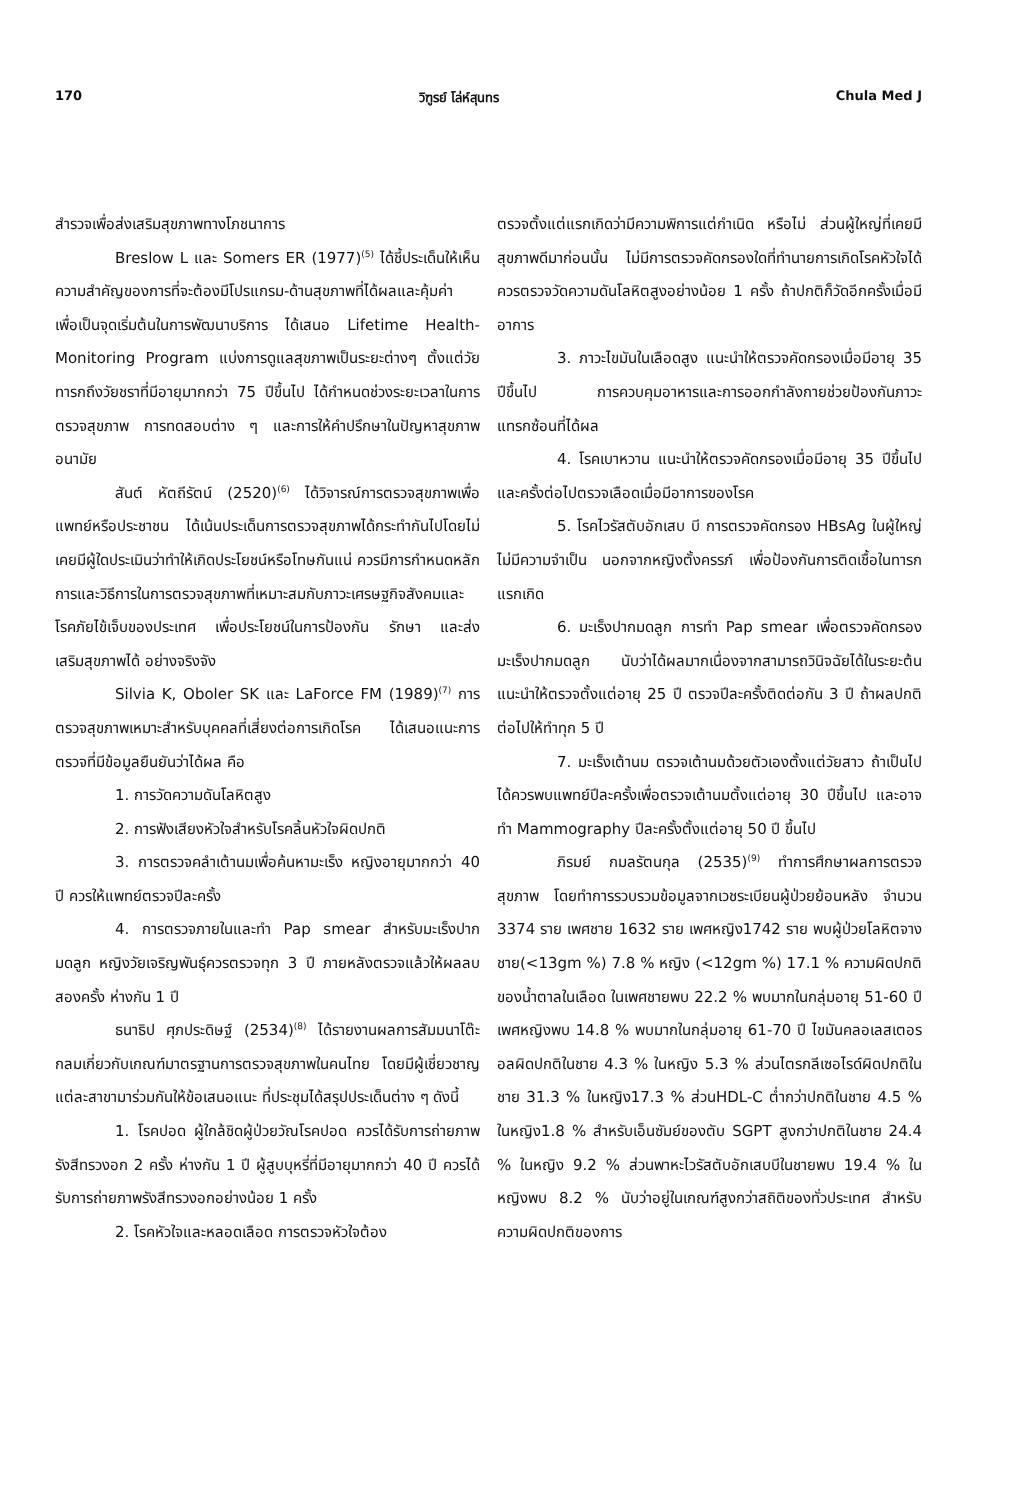170 วิฑูรย์ โล่ห์สุนทร Chula Med J
สำรวจเพื่อส่งเสริมสุขภาพทางโภชนาการ
Breslow L และ Somers ER (1977)<sup>(5)</sup> ได้ชี้ประเด็นให้เห็นความสำคัญของการที่จะต้องมีโปรแกรม-ด้านสุขภาพที่ได้ผลและคุ้มค่า เพื่อเป็นจุดเริ่มต้นในการพัฒนาบริการ ได้เสนอ Lifetime Health-Monitoring Program แบ่งการดูแลสุขภาพเป็นระยะต่างๆ ตั้งแต่วัยทารกถึงวัยชราที่มีอายุมากกว่า 75 ปีขึ้นไป ได้กำหนดช่วงระยะเวลาในการตรวจสุขภาพ การทดสอบต่าง ๆ และการให้คำปรึกษาในปัญหาสุขภาพอนามัย
สันต์ หัตถีรัตน์ (2520)<sup>(6)</sup> ได้วิจารณ์การตรวจสุขภาพเพื่อแพทย์หรือประชาชน ได้เน้นประเด็นการตรวจสุขภาพได้กระทำกันไปโดยไม่เคยมีผู้ใดประเมินว่าทำให้เกิดประโยชน์หรือโทษกันแน่ ควรมีการกำหนดหลักการและวิธีการในการตรวจสุขภาพที่เหมาะสมกับภาวะเศรษฐกิจสังคมและโรคภัยไข้เจ็บของประเทศ เพื่อประโยชน์ในการป้องกัน รักษา และส่งเสริมสุขภาพได้ อย่างจริงจัง
Silvia K, Oboler SK และ LaForce FM (1989)<sup>(7)</sup> การตรวจสุขภาพเหมาะสำหรับบุคคลที่เสี่ยงต่อการเกิดโรค ได้เสนอแนะการตรวจที่มีข้อมูลยืนยันว่าได้ผล คือ
1. การวัดความดันโลหิตสูง
2. การฟังเสียงหัวใจสำหรับโรคลิ้นหัวใจผิดปกติ
3. การตรวจคลำเต้านมเพื่อค้นหามะเร็ง หญิงอายุมากกว่า 40 ปี ควรให้แพทย์ตรวจปีละครั้ง
4. การตรวจภายในและทำ Pap smear สำหรับมะเร็งปากมดลูก หญิงวัยเจริญพันธุ์ควรตรวจทุก 3 ปี ภายหลังตรวจแล้วให้ผลลบสองครั้ง ห่างกัน 1 ปี
ธนาธิป ศุภประดิษฐ์ (2534)<sup>(8)</sup> ได้รายงานผลการสัมมนาโต๊ะกลมเกี่ยวกับเกณฑ์มาตรฐานการตรวจสุขภาพในคนไทย โดยมีผู้เชี่ยวชาญแต่ละสาขามาร่วมกันให้ข้อเสนอแนะ ที่ประชุมได้สรุปประเด็นต่าง ๆ ดังนี้
1. โรคปอด ผู้ใกล้ชิดผู้ป่วยวัณโรคปอด ควรได้รับการถ่ายภาพรังสีทรวงอก 2 ครั้ง ห่างกัน 1 ปี ผู้สูบบุหรี่ที่มีอายุมากกว่า 40 ปี ควรได้รับการถ่ายภาพรังสีทรวงอกอย่างน้อย 1 ครั้ง
2. โรคหัวใจและหลอดเลือด การตรวจหัวใจต้อง
ตรวจตั้งแต่แรกเกิดว่ามีความพิการแต่กำเนิด หรือไม่ ส่วนผู้ใหญ่ที่เคยมีสุขภาพดีมาก่อนนั้น ไม่มีการตรวจคัดกรองใดที่ทำนายการเกิดโรคหัวใจได้ ควรตรวจวัดความดันโลหิตสูงอย่างน้อย 1 ครั้ง ถ้าปกติก็วัดอีกครั้งเมื่อมีอาการ
3. ภาวะไขมันในเลือดสูง แนะนำให้ตรวจคัดกรองเมื่อมีอายุ 35 ปีขึ้นไป การควบคุมอาหารและการออกกำลังกายช่วยป้องกันภาวะแทรกซ้อนที่ได้ผล
4. โรคเบาหวาน แนะนำให้ตรวจคัดกรองเมื่อมีอายุ 35 ปีขึ้นไป และครั้งต่อไปตรวจเลือดเมื่อมีอาการของโรค
5. โรคไวรัสตับอักเสบ บี การตรวจคัดกรอง HBsAg ในผู้ใหญ่ไม่มีความจำเป็น นอกจากหญิงตั้งครรภ์ เพื่อป้องกันการติดเชื้อในทารกแรกเกิด
6. มะเร็งปากมดลูก การทำ Pap smear เพื่อตรวจคัดกรองมะเร็งปากมดลูก นับว่าได้ผลมากเนื่องจากสามารถวินิจฉัยได้ในระยะต้น แนะนำให้ตรวจตั้งแต่อายุ 25 ปี ตรวจปีละครั้งติดต่อกัน 3 ปี ถ้าผลปกติต่อไปให้ทำทุก 5 ปี
7. มะเร็งเต้านม ตรวจเต้านมด้วยตัวเองตั้งแต่วัยสาว ถ้าเป็นไปได้ควรพบแพทย์ปีละครั้งเพื่อตรวจเต้านมตั้งแต่อายุ 30 ปีขึ้นไป และอาจทำ Mammography ปีละครั้งตั้งแต่อายุ 50 ปี ขึ้นไป
ภิรมย์ กมลรัตนกุล (2535)<sup>(9)</sup> ทำการศึกษาผลการตรวจสุขภาพ โดยทำการรวบรวมข้อมูลจากเวชระเบียนผู้ป่วยย้อนหลัง จำนวน 3374 ราย เพศชาย 1632 ราย เพศหญิง1742 ราย พบผู้ป่วยโลหิตจาง ชาย(<13gm %) 7.8 % หญิง (<12gm %) 17.1 % ความผิดปกติของน้ำตาลในเลือด ในเพศชายพบ 22.2 % พบมากในกลุ่มอายุ 51-60 ปี เพศหญิงพบ 14.8 % พบมากในกลุ่มอายุ 61-70 ปี ไขมันคลอเลสเตอรอลผิดปกติในชาย 4.3 % ในหญิง 5.3 % ส่วนไตรกลีเซอไรด์ผิดปกติในชาย 31.3 % ในหญิง17.3 % ส่วนHDL-C ต่ำกว่าปกติในชาย 4.5 % ในหญิง1.8 % สำหรับเอ็นซัมย์ของตับ SGPT สูงกว่าปกติในชาย 24.4 % ในหญิง 9.2 % ส่วนพาหะไวรัสตับอักเสบบีในชายพบ 19.4 % ในหญิงพบ 8.2 % นับว่าอยู่ในเกณฑ์สูงกว่าสถิติของทั่วประเทศ สำหรับความผิดปกติของการ